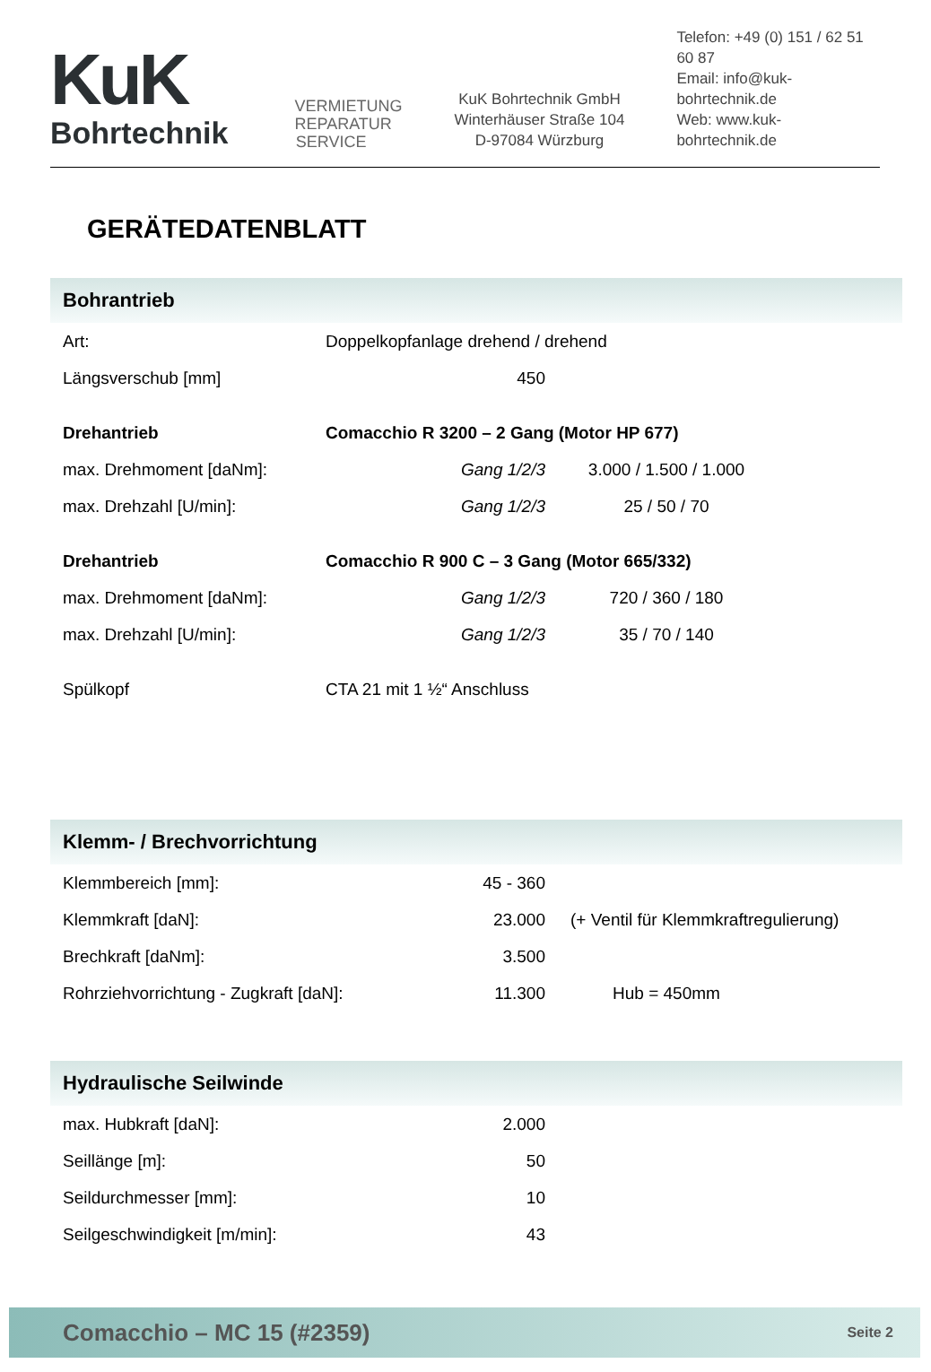KuK
Bohrtechnik
VERMIETUNG REPARATUR SERVICE
KuK Bohrtechnik GmbH
Winterhäuser Straße 104
D-97084 Würzburg
Telefon: +49 (0) 151 / 62 51 60 87
Email: info@kuk-bohrtechnik.de
Web: www.kuk-bohrtechnik.de
GERÄTEDATENBLATT
Bohrantrieb
| Art: | Doppelkopfanlage drehend / drehend | |
| Längsverschub [mm] | 450 | |
| Drehantrieb | Comacchio R 3200 – 2 Gang (Motor HP 677) | |
| max. Drehmoment [daNm]: | Gang 1/2/3 | 3.000 / 1.500 / 1.000 |
| max. Drehzahl [U/min]: | Gang 1/2/3 | 25 / 50 / 70 |
| Drehantrieb | Comacchio R 900 C – 3 Gang (Motor 665/332) | |
| max. Drehmoment [daNm]: | Gang 1/2/3 | 720 / 360 / 180 |
| max. Drehzahl [U/min]: | Gang 1/2/3 | 35 / 70 / 140 |
| Spülkopf | CTA 21 mit 1 ½“ Anschluss | |
Klemm- / Brechvorrichtung
| Klemmbereich [mm]: | 45 - 360 | |
| Klemmkraft [daN]: | 23.000 | (+ Ventil für Klemmkraftregulierung) |
| Brechkraft [daNm]: | 3.500 | |
| Rohrziehvorrichtung - Zugkraft [daN]: | 11.300 | Hub = 450mm |
Hydraulische Seilwinde
| max. Hubkraft [daN]: | 2.000 |
| Seillänge [m]: | 50 |
| Seildurchmesser [mm]: | 10 |
| Seilgeschwindigkeit [m/min]: | 43 |
Comacchio – MC 15 (#2359) Seite 2